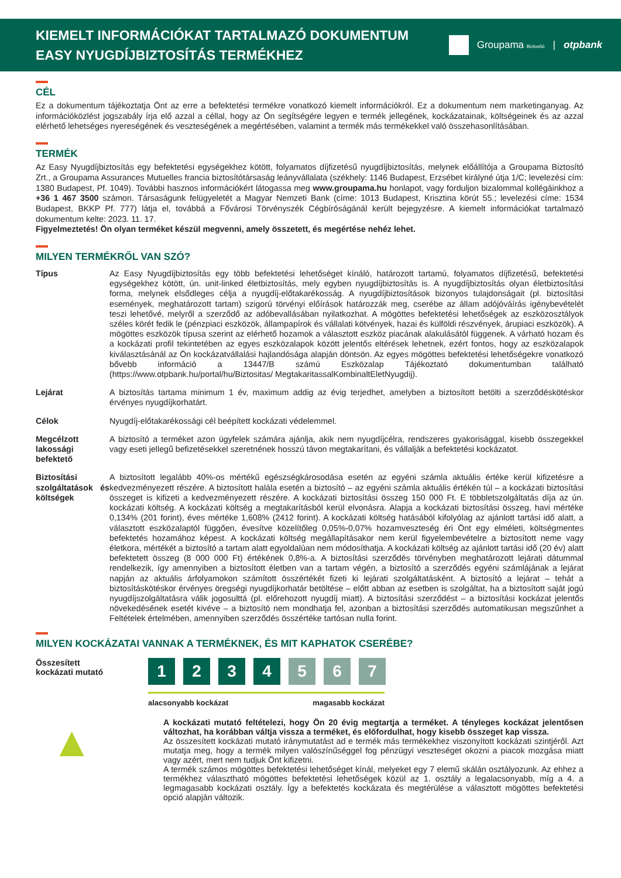KIEMELT INFORMÁCIÓKAT TARTALMAZÓ DOKUMENTUM
EASY NYUGDÍJBIZTOSÍTÁS TERMÉKHEZ
Groupama Biztosító | otpbank
CÉL
Ez a dokumentum tájékoztatja Önt az erre a befektetési termékre vonatkozó kiemelt információkról. Ez a dokumentum nem marketinganyag. Az információközlést jogszabály írja elő azzal a céllal, hogy az Ön segítségére legyen e termék jellegének, kockázatainak, költségeinek és az azzal elérhető lehetséges nyereségének és veszteségének a megértésében, valamint a termék más termékekkel való összehasonlításában.
TERMÉK
Az Easy Nyugdíjbiztosítás egy befektetési egységekhez kötött, folyamatos díjfizetésű nyugdíjbiztosítás, melynek előállítója a Groupama Biztosító Zrt., a Groupama Assurances Mutuelles francia biztosítótársaság leányvállalata (székhely: 1146 Budapest, Erzsébet királyné útja 1/C; levelezési cím: 1380 Budapest, Pf. 1049). További hasznos információkért látogassa meg www.groupama.hu honlapot, vagy forduljon bizalommal kollégáinkhoz a +36 1 467 3500 számon. Társaságunk felügyeletét a Magyar Nemzeti Bank (címe: 1013 Budapest, Krisztina körút 55.; levelezési címe: 1534 Budapest, BKKP Pf. 777) látja el, továbbá a Fővárosi Törvényszék Cégbíróságánál került bejegyzésre. A kiemelt információkat tartalmazó dokumentum kelte: 2023. 11. 17.
Figyelmeztetés! Ön olyan terméket készül megvenni, amely összetett, és megértése nehéz lehet.
MILYEN TERMÉKRŐL VAN SZÓ?
| Típus | Az Easy Nyugdíjbiztosítás egy több befektetési lehetőséget kínáló, határozott tartamú, folyamatos díjfizetésű, befektetési egységekhez kötött, ún. unit-linked életbiztosítás, mely egyben nyugdíjbiztosítás is. A nyugdíjbiztosítás olyan életbiztosítási forma, melynek elsődleges célja a nyugdíj-előtakarékosság. A nyugdíjbiztosítások bizonyos tulajdonságait (pl. biztosítási események, meghatározott tartam) szigorú törvényi előírások határozzák meg, cserébe az állam adójóváírás igénybevételét teszi lehetővé, melyről a szerződő az adóbevallásában nyilatkozhat. A mögöttes befektetési lehetőségek az eszközosztályok széles körét fedik le (pénzpiaci eszközök, állampapírok és vállalati kötvények, hazai és külföldi részvények, árupiaci eszközök). A mögöttes eszközök típusa szerint az elérhető hozamok a választott eszköz piacának alakulásától függenek. A várható hozam és a kockázati profil tekintetében az egyes eszközalapok között jelentős eltérések lehetnek, ezért fontos, hogy az eszközalapok kiválasztásánál az Ön kockázatvállalási hajlandósága alapján döntsön. Az egyes mögöttes befektetési lehetőségekre vonatkozó bővebb információ a 13447/B számú Eszközalap Tájékoztató dokumentumban található (https://www.otpbank.hu/portal/hu/Biztositas/ MegtakaritassalKombinaltEletNyugdij). |
| Lejárat | A biztosítás tartama minimum 1 év, maximum addig az évig terjedhet, amelyben a biztosított betölti a szerződéskötéskor érvényes nyugdíjkorhatárt. |
| Célok | Nyugdíj-előtakarékossági cél beépített kockázati védelemmel. |
| Megcélzott lakossági befektető | A biztosító a terméket azon ügyfelek számára ajánlja, akik nem nyugdíjcélra, rendszeres gyakorisággal, kisebb összegekkel vagy eseti jellegű befizetésekkel szeretnének hosszú távon megtakarítani, és vállalják a befektetési kockázatot. |
| Biztosítási szolgáltatások és költségek | A biztosított legalább 40%-os mértékű egészségkárosodása esetén az egyéni számla aktuális értéke kerül kifizetésre a kedvezményezett részére. A biztosított halála esetén a biztosító – az egyéni számla aktuális értékén túl – a kockázati biztosítási összeget is kifizeti a kedvezményezett részére. A kockázati biztosítási összeg 150 000 Ft. E többletszolgáltatás díja az ún. kockázati költség. A kockázati költség a megtakarításból kerül elvonásra. Alapja a kockázati biztosítási összeg, havi mértéke 0,134% (201 forint), éves mértéke 1,608% (2412 forint). A kockázati költség hatásából kifolyólag az ajánlott tartási idő alatt, a választott eszközalaptól függően, évesítve közelítőleg 0,05%-0,07% hozamveszteség éri Önt egy elméleti, költségmentes befektetés hozamához képest. A kockázati költség megállapításakor nem kerül figyelembevételre a biztosított neme vagy életkora, mértékét a biztosító a tartam alatt egyoldalúan nem módosíthatja. A kockázati költség az ajánlott tartási idő (20 év) alatt befektetett összeg (8 000 000 Ft) értékének 0,8%-a. A biztosítási szerződés törvényben meghatározott lejárati dátummal rendelkezik, így amennyiben a biztosított életben van a tartam végén, a biztosító a szerződés egyéni számlájának a lejárat napján az aktuális árfolyamokon számított összértékét fizeti ki lejárati szolgáltatásként. A biztosító a lejárat – tehát a biztosításkötéskor érvényes öregségi nyugdíjkorhatár betöltése – előtt abban az esetben is szolgáltat, ha a biztosított saját jogú nyugdíjszolgáltatásra válik jogosulttá (pl. előrehozott nyugdíj miatt). A biztosítási szerződést – a biztosítási kockázat jelentős növekedésének esetét kivéve – a biztosító nem mondhatja fel, azonban a biztosítási szerződés automatikusan megszűnhet a Feltételek értelmében, amennyiben szerződés összértéke tartósan nulla forint. |
MILYEN KOCKÁZATAI VANNAK A TERMÉKNEK, ÉS MIT KAPHATOK CSERÉBE?
Összesített kockázati mutató
1 2 3 4 5 6 7
alacsonyabb kockázat magasabb kockázat
▲
A kockázati mutató feltételezi, hogy Ön 20 évig megtartja a terméket. A tényleges kockázat jelentősen változhat, ha korábban váltja vissza a terméket, és előfordulhat, hogy kisebb összeget kap vissza.
Az összesített kockázati mutató iránymutatást ad e termék más termékekhez viszonyított kockázati szintjéről. Azt mutatja meg, hogy a termék milyen valószínűséggel fog pénzügyi veszteséget okozni a piacok mozgása miatt vagy azért, mert nem tudjuk Önt kifizetni.
A termék számos mögöttes befektetési lehetőséget kínál, melyeket egy 7 elemű skálán osztályozunk. Az ehhez a termékhez választható mögöttes befektetési lehetőségek közül az 1. osztály a legalacsonyabb, míg a 4. a legmagasabb kockázati osztály. Így a befektetés kockázata és megtérülése a választott mögöttes befektetési opció alapján változik.